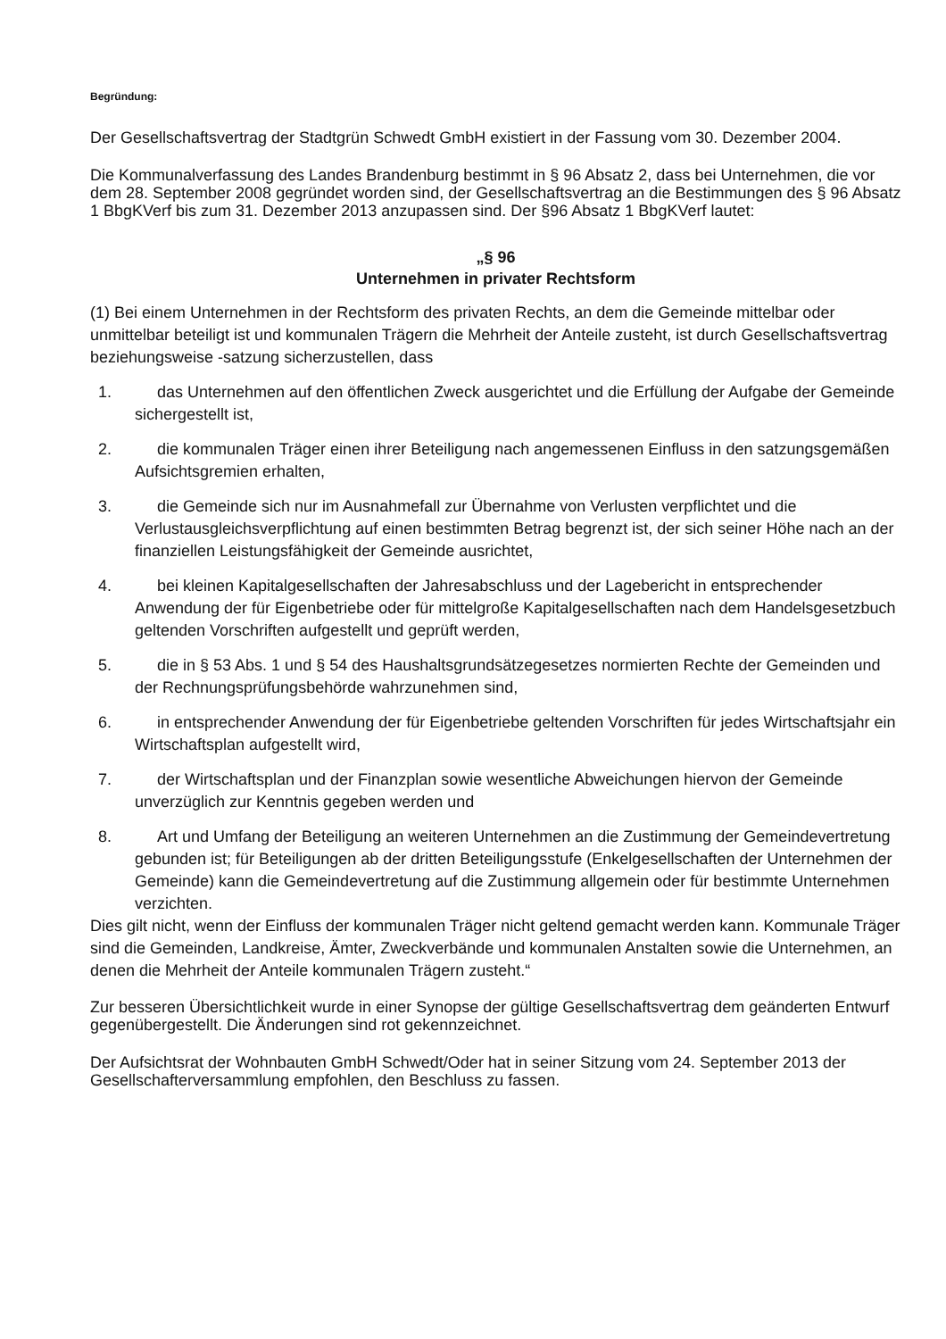Begründung:
Der Gesellschaftsvertrag der Stadtgrün Schwedt GmbH existiert in der Fassung vom 30. Dezember 2004.
Die Kommunalverfassung des Landes Brandenburg bestimmt in § 96 Absatz 2, dass bei Unternehmen, die vor dem 28. September 2008 gegründet worden sind, der Gesellschaftsvertrag an die Bestimmungen des § 96 Absatz 1 BbgKVerf bis zum 31. Dezember 2013 anzupassen sind. Der §96 Absatz 1 BbgKVerf lautet:
„§ 96
Unternehmen in privater Rechtsform
(1) Bei einem Unternehmen in der Rechtsform des privaten Rechts, an dem die Gemeinde mittelbar oder unmittelbar beteiligt ist und kommunalen Trägern die Mehrheit der Anteile zusteht, ist durch Gesellschaftsvertrag beziehungsweise -satzung sicherzustellen, dass
1. das Unternehmen auf den öffentlichen Zweck ausgerichtet und die Erfüllung der Aufgabe der Gemeinde sichergestellt ist,
2. die kommunalen Träger einen ihrer Beteiligung nach angemessenen Einfluss in den satzungsgemäßen Aufsichtsgremien erhalten,
3. die Gemeinde sich nur im Ausnahmefall zur Übernahme von Verlusten verpflichtet und die Verlustausgleichsverpflichtung auf einen bestimmten Betrag begrenzt ist, der sich seiner Höhe nach an der finanziellen Leistungsfähigkeit der Gemeinde ausrichtet,
4. bei kleinen Kapitalgesellschaften der Jahresabschluss und der Lagebericht in entsprechender Anwendung der für Eigenbetriebe oder für mittelgroße Kapitalgesellschaften nach dem Handelsgesetzbuch geltenden Vorschriften aufgestellt und geprüft werden,
5. die in § 53 Abs. 1 und § 54 des Haushaltsgrundsätzegesetzes normierten Rechte der Gemeinden und der Rechnungsprüfungsbehörde wahrzunehmen sind,
6. in entsprechender Anwendung der für Eigenbetriebe geltenden Vorschriften für jedes Wirtschaftsjahr ein Wirtschaftsplan aufgestellt wird,
7. der Wirtschaftsplan und der Finanzplan sowie wesentliche Abweichungen hiervon der Gemeinde unverzüglich zur Kenntnis gegeben werden und
8. Art und Umfang der Beteiligung an weiteren Unternehmen an die Zustimmung der Gemeindevertretung gebunden ist; für Beteiligungen ab der dritten Beteiligungsstufe (Enkelgesellschaften der Unternehmen der Gemeinde) kann die Gemeindevertretung auf die Zustimmung allgemein oder für bestimmte Unternehmen verzichten.
Dies gilt nicht, wenn der Einfluss der kommunalen Träger nicht geltend gemacht werden kann. Kommunale Träger sind die Gemeinden, Landkreise, Ämter, Zweckverbände und kommunalen Anstalten sowie die Unternehmen, an denen die Mehrheit der Anteile kommunalen Trägern zusteht.“
Zur besseren Übersichtlichkeit wurde in einer Synopse der gültige Gesellschaftsvertrag dem geänderten Entwurf gegenübergestellt. Die Änderungen sind rot gekennzeichnet.
Der Aufsichtsrat der Wohnbauten GmbH Schwedt/Oder hat in seiner Sitzung vom 24. September 2013 der Gesellschafterversammlung empfohlen, den Beschluss zu fassen.